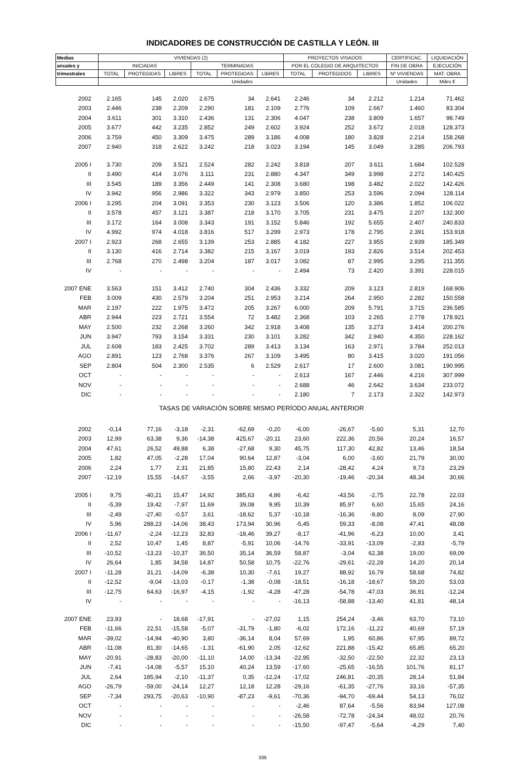INDICADORES DE CONSTRUCCIÓN DE CASTILLA Y LEÓN. III
| Medias | VIVIENDAS (2) | | | | | | PROYECTOS VISADOS | | | CERTIFICAC. | LIQUIDACIÓN |
| --- | --- | --- | --- | --- | --- | --- | --- | --- | --- | --- | --- |
| anuales y | INICIADAS | | | TERMINADAS | | | POR EL COLEGIO DE ARQUITECTOS | | | FIN DE OBRA | EJECUCIÓN |
| trimestrales | TOTAL | PROTEGIDAS | LIBRES | TOTAL | PROTEGIDAS | LIBRES | TOTAL | PROTEGIDOS | LIBRES | Nº VIVIENDAS | MAT. OBRA |
| | Unidades | | | | | | | | | Unidades | Miles € |
| 2002 | 2.165 | 145 | 2.020 | 2.675 | 34 | 2.641 | 2.246 | 34 | 2.212 | 1.214 | 71.462 |
| 2003 | 2.446 | 238 | 2.209 | 2.290 | 181 | 2.109 | 2.776 | 109 | 2.667 | 1.460 | 83.304 |
| 2004 | 3.611 | 301 | 3.310 | 2.436 | 131 | 2.306 | 4.047 | 238 | 3.809 | 1.657 | 98.749 |
| 2005 | 3.677 | 442 | 3.235 | 2.852 | 249 | 2.602 | 3.924 | 252 | 3.672 | 2.018 | 128.373 |
| 2006 | 3.759 | 450 | 3.309 | 3.475 | 289 | 3.186 | 4.008 | 180 | 3.828 | 2.214 | 158.268 |
| 2007 | 2.940 | 318 | 2.622 | 3.242 | 218 | 3.023 | 3.194 | 145 | 3.049 | 3.285 | 206.793 |
| 2005 I | 3.730 | 209 | 3.521 | 2.524 | 282 | 2.242 | 3.818 | 207 | 3.611 | 1.684 | 102.528 |
| II | 3.490 | 414 | 3.076 | 3.111 | 231 | 2.880 | 4.347 | 349 | 3.998 | 2.272 | 140.425 |
| III | 3.545 | 189 | 3.356 | 2.449 | 141 | 2.308 | 3.680 | 198 | 3.482 | 2.022 | 142.426 |
| IV | 3.942 | 956 | 2.986 | 3.322 | 343 | 2.979 | 3.850 | 253 | 3.596 | 2.094 | 128.114 |
| 2006 I | 3.295 | 204 | 3.091 | 3.353 | 230 | 3.123 | 3.506 | 120 | 3.386 | 1.852 | 106.022 |
| II | 3.578 | 457 | 3.121 | 3.387 | 218 | 3.170 | 3.705 | 231 | 3.475 | 2.207 | 132.300 |
| III | 3.172 | 164 | 3.008 | 3.343 | 191 | 3.152 | 5.846 | 192 | 5.655 | 2.407 | 240.833 |
| IV | 4.992 | 974 | 4.018 | 3.816 | 517 | 3.299 | 2.973 | 178 | 2.795 | 2.391 | 153.918 |
| 2007 I | 2.923 | 268 | 2.655 | 3.139 | 253 | 2.885 | 4.182 | 227 | 3.955 | 2.939 | 185.349 |
| II | 3.130 | 416 | 2.714 | 3.382 | 215 | 3.167 | 3.019 | 193 | 2.826 | 3.514 | 202.453 |
| III | 2.768 | 270 | 2.498 | 3.204 | 187 | 3.017 | 3.082 | 87 | 2.995 | 3.295 | 211.355 |
| IV | - | - | - | - | - | - | 2.494 | 73 | 2.420 | 3.391 | 228.015 |
| 2007 ENE | 3.563 | 151 | 3.412 | 2.740 | 304 | 2.436 | 3.332 | 209 | 3.123 | 2.819 | 168.906 |
| FEB | 3.009 | 430 | 2.579 | 3.204 | 251 | 2.953 | 3.214 | 264 | 2.950 | 2.282 | 150.558 |
| MAR | 2.197 | 222 | 1.975 | 3.472 | 205 | 3.267 | 6.000 | 209 | 5.791 | 3.715 | 236.585 |
| ABR | 2.944 | 223 | 2.721 | 3.554 | 72 | 3.482 | 2.368 | 103 | 2.265 | 2.778 | 178.921 |
| MAY | 2.500 | 232 | 2.268 | 3.260 | 342 | 2.918 | 3.408 | 135 | 3.273 | 3.414 | 200.276 |
| JUN | 3.947 | 793 | 3.154 | 3.331 | 230 | 3.101 | 3.282 | 342 | 2.940 | 4.350 | 228.162 |
| JUL | 2.608 | 183 | 2.425 | 3.702 | 289 | 3.413 | 3.134 | 163 | 2.971 | 3.784 | 252.013 |
| AGO | 2.891 | 123 | 2.768 | 3.376 | 267 | 3.109 | 3.495 | 80 | 3.415 | 3.020 | 191.056 |
| SEP | 2.804 | 504 | 2.300 | 2.535 | 6 | 2.529 | 2.617 | 17 | 2.600 | 3.081 | 190.995 |
| OCT | - | - | - | - | - | - | 2.613 | 167 | 2.446 | 4.216 | 307.999 |
| NOV | - | - | - | - | - | - | 2.688 | 46 | 2.642 | 3.634 | 233.072 |
| DIC | - | - | - | - | - | - | 2.180 | 7 | 2.173 | 2.322 | 142.973 |
| TASAS DE VARIACIÓN SOBRE MISMO PERÍODO ANUAL ANTERIOR | | | | | | | | | | | |
| 2002 | -0,14 | 77,16 | -3,18 | -2,31 | -62,69 | -0,20 | -6,00 | -26,67 | -5,60 | 5,31 | 12,70 |
| 2003 | 12,99 | 63,38 | 9,36 | -14,38 | 425,67 | -20,11 | 23,60 | 222,36 | 20,56 | 20,24 | 16,57 |
| 2004 | 47,61 | 26,52 | 49,88 | 6,38 | -27,68 | 9,30 | 45,75 | 117,30 | 42,82 | 13,46 | 18,54 |
| 2005 | 1,82 | 47,05 | -2,28 | 17,04 | 90,64 | 12,87 | -3,04 | 6,00 | -3,60 | 21,79 | 30,00 |
| 2006 | 2,24 | 1,77 | 2,31 | 21,85 | 15,80 | 22,43 | 2,14 | -28,42 | 4,24 | 9,73 | 23,29 |
| 2007 | -12,19 | 15,55 | -14,67 | -3,55 | 2,66 | -3,97 | -20,30 | -19,46 | -20,34 | 48,34 | 30,66 |
| 2005 I | 9,75 | -40,21 | 15,47 | 14,92 | 385,63 | 4,86 | -6,42 | -43,56 | -2,75 | 22,78 | 22,03 |
| II | -5,39 | 19,42 | -7,97 | 11,69 | 39,08 | 9,95 | 10,39 | 85,97 | 6,60 | 15,65 | 24,16 |
| III | -2,49 | -27,40 | -0,57 | 3,61 | -18,62 | 5,37 | -10,18 | -16,36 | -9,80 | 8,09 | 27,90 |
| IV | 5,96 | 288,23 | -14,06 | 38,43 | 173,94 | 30,96 | -5,45 | 59,33 | -8,08 | 47,41 | 48,08 |
| 2006 I | -11,67 | -2,24 | -12,23 | 32,83 | -18,46 | 39,27 | -8,17 | -41,96 | -6,23 | 10,00 | 3,41 |
| II | 2,52 | 10,47 | 1,45 | 8,87 | -5,91 | 10,06 | -14,76 | -33,91 | -13,09 | -2,83 | -5,79 |
| III | -10,52 | -13,23 | -10,37 | 36,50 | 35,14 | 36,59 | 58,87 | -3,04 | 62,38 | 19,00 | 69,09 |
| IV | 26,64 | 1,85 | 34,58 | 14,87 | 50,58 | 10,75 | -22,76 | -29,61 | -22,28 | 14,20 | 20,14 |
| 2007 I | -11,28 | 31,21 | -14,09 | -6,38 | 10,30 | -7,61 | 19,27 | 88,92 | 16,79 | 58,68 | 74,82 |
| II | -12,52 | -9,04 | -13,03 | -0,17 | -1,38 | -0,08 | -18,51 | -16,18 | -18,67 | 59,20 | 53,03 |
| III | -12,75 | 64,63 | -16,97 | -4,15 | -1,92 | -4,28 | -47,28 | -54,78 | -47,03 | 36,91 | -12,24 |
| IV | - | - | - | - | - | - | -16,13 | -58,88 | -13,40 | 41,81 | 48,14 |
| 2007 ENE | 23,93 | - | 18,68 | -17,91 | - | -27,02 | 1,15 | 254,24 | -3,46 | 63,70 | 73,10 |
| FEB | -11,66 | 22,51 | -15,58 | -5,07 | -31,79 | -1,80 | -6,02 | 172,16 | -11,22 | 40,69 | 57,19 |
| MAR | -39,02 | -14,94 | -40,90 | 3,80 | -36,14 | 8,04 | 57,69 | 1,95 | 60,86 | 67,95 | 89,72 |
| ABR | -11,08 | 81,30 | -14,65 | -1,31 | -61,90 | 2,05 | -12,62 | 221,88 | -15,42 | 65,85 | 65,20 |
| MAY | -20,91 | -28,83 | -20,00 | -11,10 | 14,00 | -13,34 | -22,95 | -32,50 | -22,50 | 22,32 | 23,13 |
| JUN | -7,41 | -14,08 | -5,57 | 15,10 | 40,24 | 13,59 | -17,60 | -25,65 | -16,55 | 101,76 | 81,17 |
| JUL | 2,64 | 185,94 | -2,10 | -11,37 | 0,35 | -12,24 | -17,02 | 246,81 | -20,35 | 28,14 | 51,84 |
| AGO | -26,79 | -59,00 | -24,14 | 12,27 | 12,18 | 12,28 | -29,16 | -61,35 | -27,76 | 33,16 | -57,35 |
| SEP | -7,34 | 293,75 | -20,63 | -10,90 | -87,23 | -9,61 | -70,36 | -94,70 | -69,44 | 54,13 | 76,02 |
| OCT | - | - | - | - | - | - | -2,46 | 87,64 | -5,56 | 83,94 | 127,08 |
| NOV | - | - | - | - | - | - | -26,58 | -72,78 | -24,34 | 48,02 | 20,76 |
| DIC | - | - | - | - | - | - | -15,50 | -97,47 | -5,64 | -4,29 | 7,40 |
336